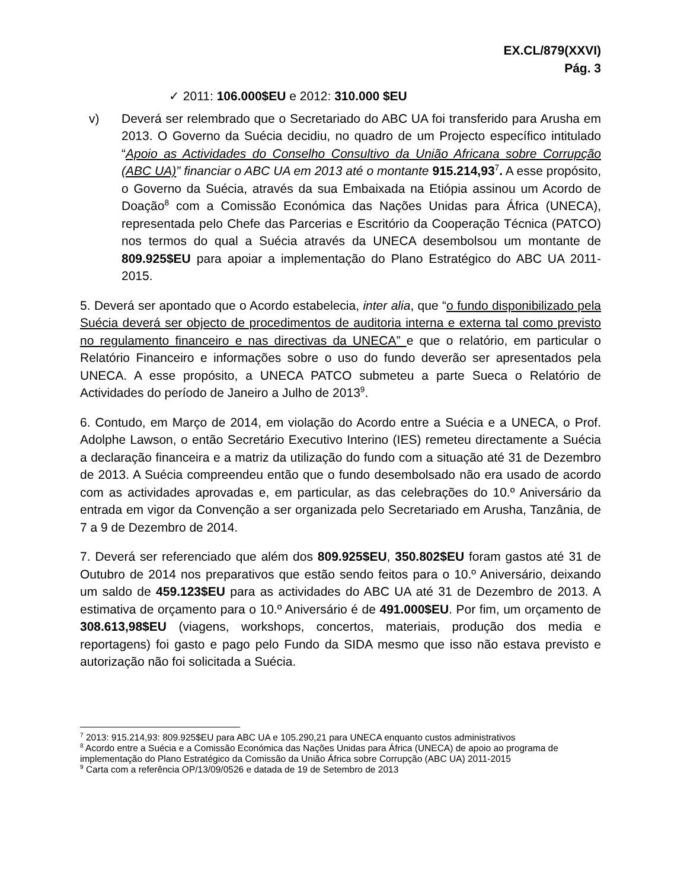EX.CL/879(XXVI)
Pág. 3
✓ 2011: 106.000$EU e 2012: 310.000 $EU
v) Deverá ser relembrado que o Secretariado do ABC UA foi transferido para Arusha em 2013. O Governo da Suécia decidiu, no quadro de um Projecto específico intitulado “Apoio as Actividades do Conselho Consultivo da União Africana sobre Corrupção (ABC UA)” financiar o ABC UA em 2013 até o montante 915.214,93<sup>7</sup>. A esse propósito, o Governo da Suécia, através da sua Embaixada na Etiópia assinou um Acordo de Doação<sup>8</sup> com a Comissão Económica das Nações Unidas para África (UNECA), representada pelo Chefe das Parcerias e Escritório da Cooperação Técnica (PATCO) nos termos do qual a Suécia através da UNECA desembolsou um montante de 809.925$EU para apoiar a implementação do Plano Estratégico do ABC UA 2011-2015.
5. Deverá ser apontado que o Acordo estabelecia, inter alia, que “o fundo disponibilizado pela Suécia deverá ser objecto de procedimentos de auditoria interna e externa tal como previsto no regulamento financeiro e nas directivas da UNECA” e que o relatório, em particular o Relatório Financeiro e informações sobre o uso do fundo deverão ser apresentados pela UNECA. A esse propósito, a UNECA PATCO submeteu a parte Sueca o Relatório de Actividades do período de Janeiro a Julho de 2013<sup>9</sup>.
6. Contudo, em Março de 2014, em violação do Acordo entre a Suécia e a UNECA, o Prof. Adolphe Lawson, o então Secretário Executivo Interino (IES) remeteu directamente a Suécia a declaração financeira e a matriz da utilização do fundo com a situação até 31 de Dezembro de 2013. A Suécia compreendeu então que o fundo desembolsado não era usado de acordo com as actividades aprovadas e, em particular, as das celebrações do 10.º Aniversário da entrada em vigor da Convenção a ser organizada pelo Secretariado em Arusha, Tanzânia, de 7 a 9 de Dezembro de 2014.
7. Deverá ser referenciado que além dos 809.925$EU, 350.802$EU foram gastos até 31 de Outubro de 2014 nos preparativos que estão sendo feitos para o 10.º Aniversário, deixando um saldo de 459.123$EU para as actividades do ABC UA até 31 de Dezembro de 2013. A estimativa de orçamento para o 10.º Aniversário é de 491.000$EU. Por fim, um orçamento de 308.613,98$EU (viagens, workshops, concertos, materiais, produção dos media e reportagens) foi gasto e pago pelo Fundo da SIDA mesmo que isso não estava previsto e autorização não foi solicitada a Suécia.
<sup>7</sup> 2013: 915.214,93: 809.925$EU para ABC UA e 105.290,21 para UNECA enquanto custos administrativos
<sup>8</sup> Acordo entre a Suécia e a Comissão Económica das Nações Unidas para África (UNECA) de apoio ao programa de implementação do Plano Estratégico da Comissão da União África sobre Corrupção (ABC UA) 2011-2015
<sup>9</sup> Carta com a referência OP/13/09/0526 e datada de 19 de Setembro de 2013